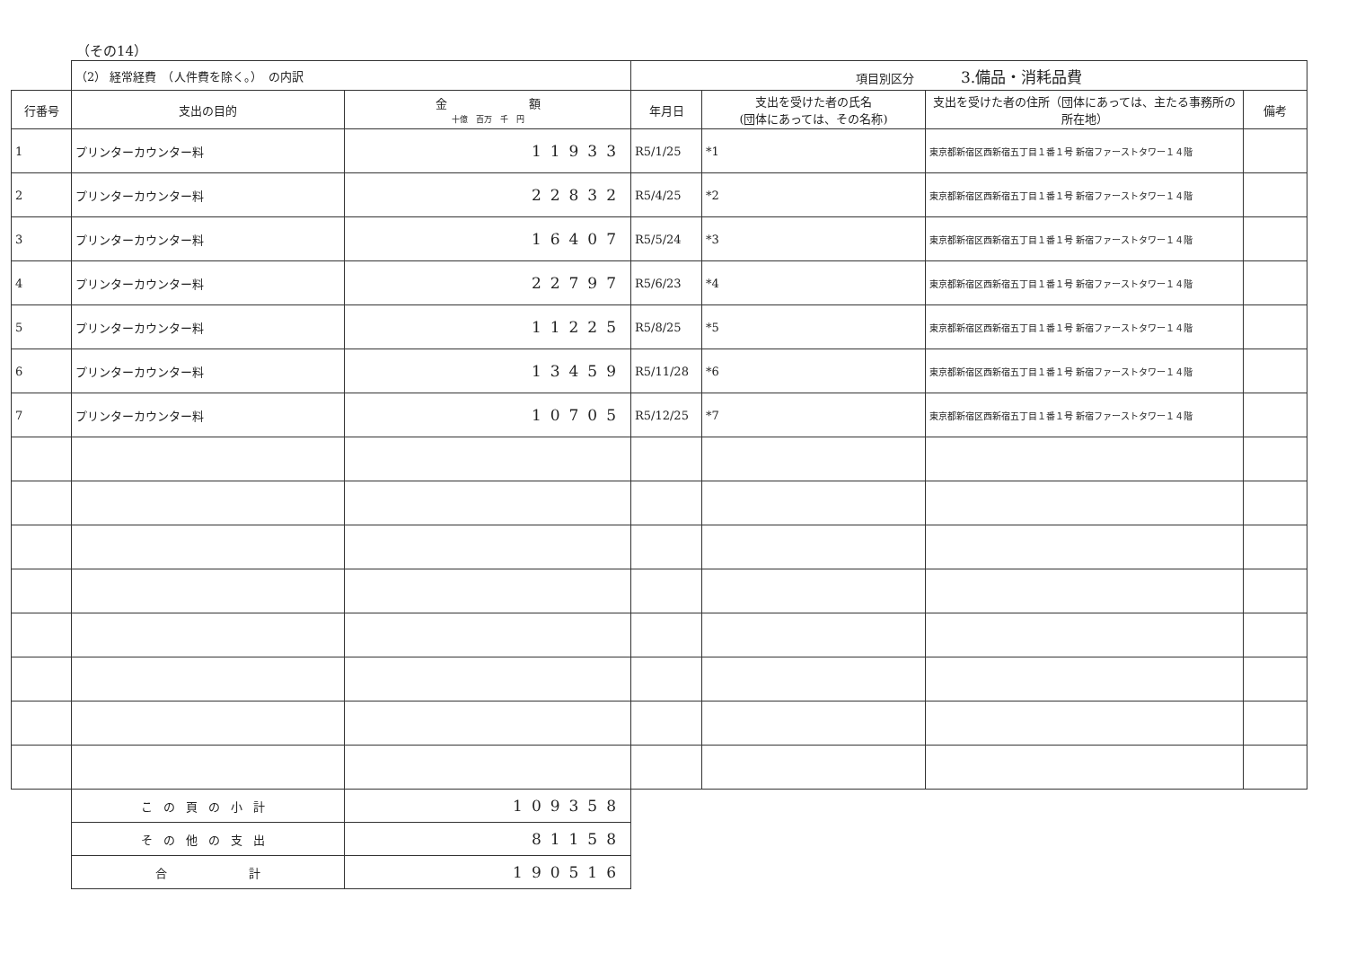（その14）
| | （2） 経常経費 （人件費を除く。） の内訳 | | 項目別区分 3.備品・消耗品費 | | | |
| 行番号 | 支出の目的 | 金 額 十億 百万 千 円 | 年月日 | 支出を受けた者の氏名 (団体にあっては、その名称) | 支出を受けた者の住所（団体にあっては、主たる事務所の所在地） | 備考 |
| 1 | プリンターカウンター料 | 11933 | R5/1/25 | *1 | 東京都新宿区西新宿五丁目１番１号 新宿ファーストタワー１４階 | |
| 2 | プリンターカウンター料 | 22832 | R5/4/25 | *2 | 東京都新宿区西新宿五丁目１番１号 新宿ファーストタワー１４階 | |
| 3 | プリンターカウンター料 | 16407 | R5/5/24 | *3 | 東京都新宿区西新宿五丁目１番１号 新宿ファーストタワー１４階 | |
| 4 | プリンターカウンター料 | 22797 | R5/6/23 | *4 | 東京都新宿区西新宿五丁目１番１号 新宿ファーストタワー１４階 | |
| 5 | プリンターカウンター料 | 11225 | R5/8/25 | *5 | 東京都新宿区西新宿五丁目１番１号 新宿ファーストタワー１４階 | |
| 6 | プリンターカウンター料 | 13459 | R5/11/28 | *6 | 東京都新宿区西新宿五丁目１番１号 新宿ファーストタワー１４階 | |
| 7 | プリンターカウンター料 | 10705 | R5/12/25 | *7 | 東京都新宿区西新宿五丁目１番１号 新宿ファーストタワー１４階 | |
| | この頁の小計 | 109358 | | | | |
| | その他の支出 | 81158 | | | | |
| | 合 計 | 190516 | | | | |